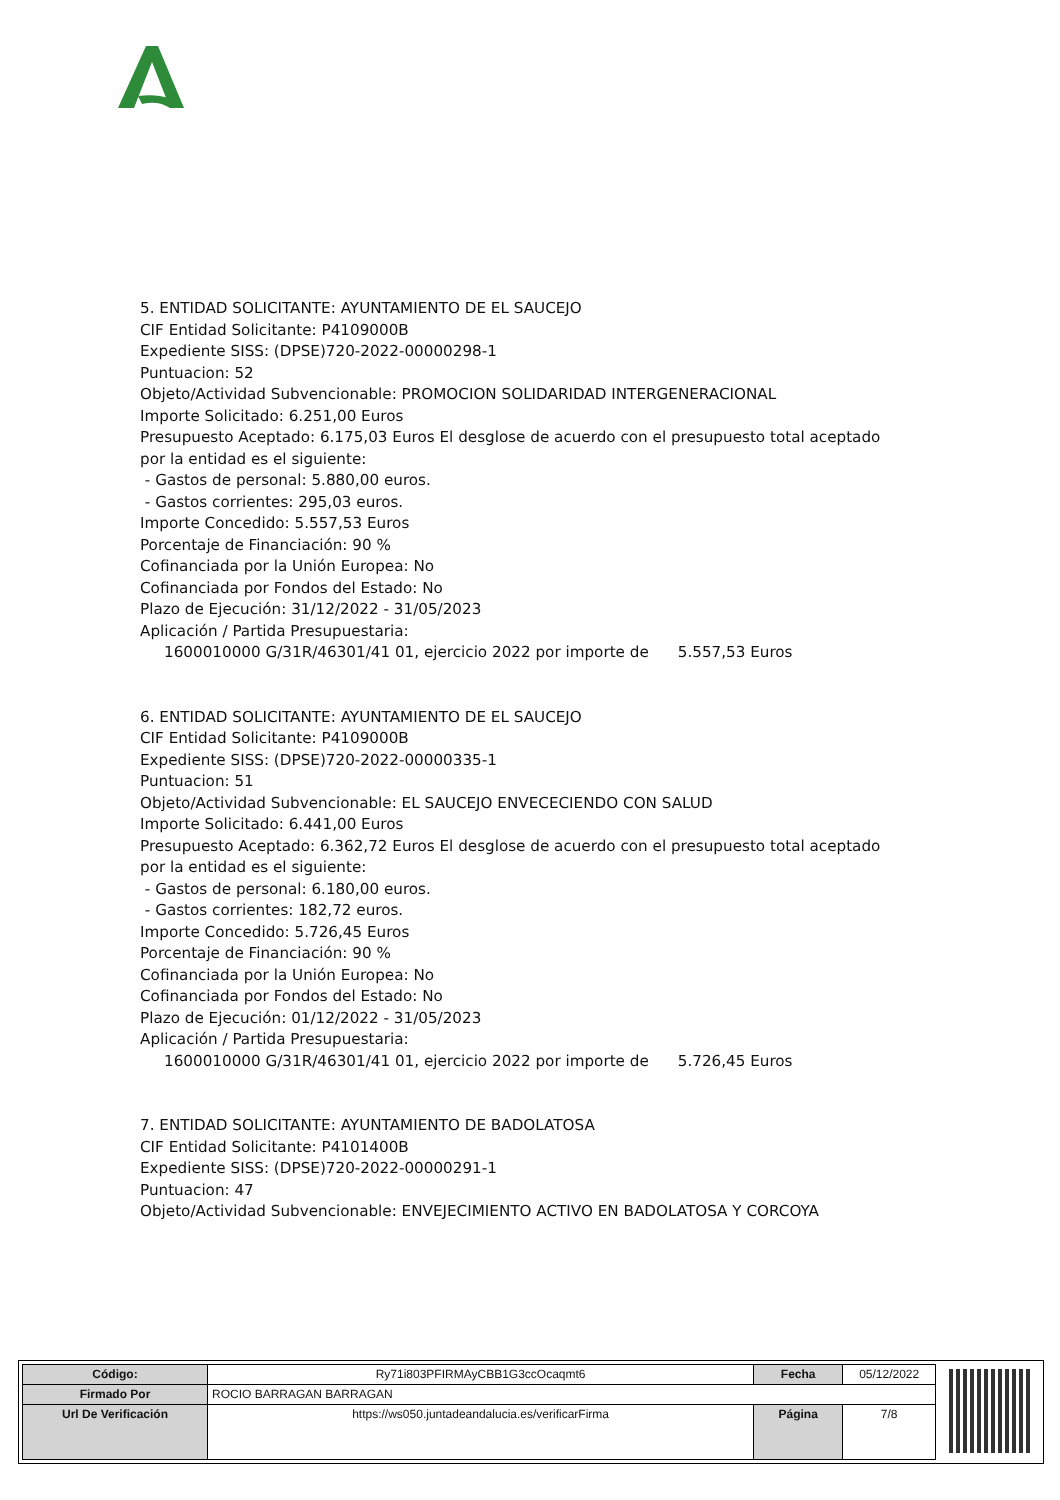5. ENTIDAD SOLICITANTE: AYUNTAMIENTO DE EL SAUCEJO
CIF Entidad Solicitante: P4109000B
Expediente SISS: (DPSE)720-2022-00000298-1
Puntuacion: 52
Objeto/Actividad Subvencionable: PROMOCION SOLIDARIDAD INTERGENERACIONAL
Importe Solicitado: 6.251,00 Euros
Presupuesto Aceptado: 6.175,03 Euros El desglose de acuerdo con el presupuesto total aceptado por la entidad es el siguiente:
- Gastos de personal: 5.880,00 euros.
- Gastos corrientes: 295,03 euros.
Importe Concedido: 5.557,53 Euros
Porcentaje de Financiación: 90 %
Cofinanciada por la Unión Europea: No
Cofinanciada por Fondos del Estado: No
Plazo de Ejecución: 31/12/2022 - 31/05/2023
Aplicación / Partida Presupuestaria:
1600010000 G/31R/46301/41 01, ejercicio 2022 por importe de 5.557,53 Euros
6. ENTIDAD SOLICITANTE: AYUNTAMIENTO DE EL SAUCEJO
CIF Entidad Solicitante: P4109000B
Expediente SISS: (DPSE)720-2022-00000335-1
Puntuacion: 51
Objeto/Actividad Subvencionable: EL SAUCEJO ENVECECIENDO CON SALUD
Importe Solicitado: 6.441,00 Euros
Presupuesto Aceptado: 6.362,72 Euros El desglose de acuerdo con el presupuesto total aceptado por la entidad es el siguiente:
- Gastos de personal: 6.180,00 euros.
- Gastos corrientes: 182,72 euros.
Importe Concedido: 5.726,45 Euros
Porcentaje de Financiación: 90 %
Cofinanciada por la Unión Europea: No
Cofinanciada por Fondos del Estado: No
Plazo de Ejecución: 01/12/2022 - 31/05/2023
Aplicación / Partida Presupuestaria:
1600010000 G/31R/46301/41 01, ejercicio 2022 por importe de 5.726,45 Euros
7. ENTIDAD SOLICITANTE: AYUNTAMIENTO DE BADOLATOSA
CIF Entidad Solicitante: P4101400B
Expediente SISS: (DPSE)720-2022-00000291-1
Puntuacion: 47
Objeto/Actividad Subvencionable: ENVEJECIMIENTO ACTIVO EN BADOLATOSA Y CORCOYA
| Código: | Ry71i803PFIRMAyCBB1G3ccOcaqmt6 | Fecha | 05/12/2022 |
| Firmado Por | ROCIO BARRAGAN BARRAGAN | | |
| Url De Verificación | https://ws050.juntadeandalucia.es/verificarFirma | Página | 7/8 |